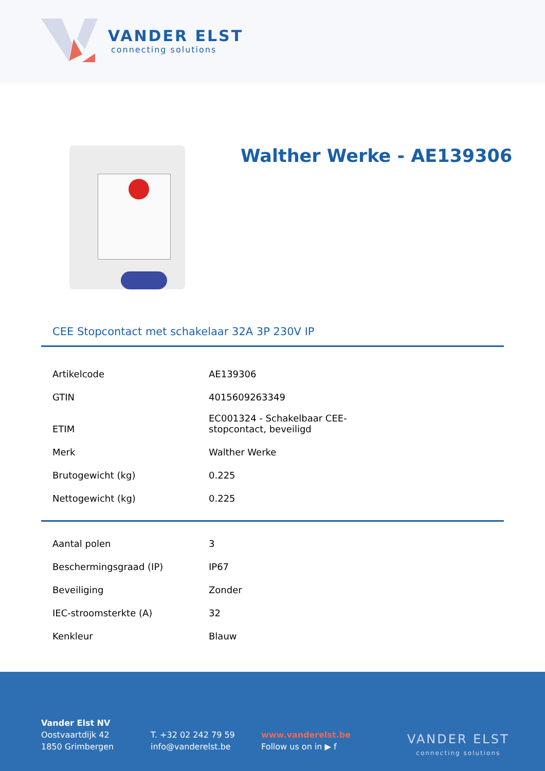VANDER ELST
connecting solutions
Walther Werke - AE139306
CEE Stopcontact met schakelaar 32A 3P 230V IP
| Artikelcode | AE139306 |
| GTIN | 4015609263349 |
| ETIM | EC001324 - Schakelbaar CEE-stopcontact, beveiligd |
| Merk | Walther Werke |
| Brutogewicht (kg) | 0.225 |
| Nettogewicht (kg) | 0.225 |
| Aantal polen | 3 |
| Beschermingsgraad (IP) | IP67 |
| Beveiliging | Zonder |
| IEC-stroomsterkte (A) | 32 |
| Kenkleur | Blauw |
Vander Elst NV
Oostvaartdijk 42
1850 Grimbergen
T. +32 02 242 79 59
info@vanderelst.be
www.vanderelst.be
Follow us on in ▶ f
VANDER ELST
connecting solutions